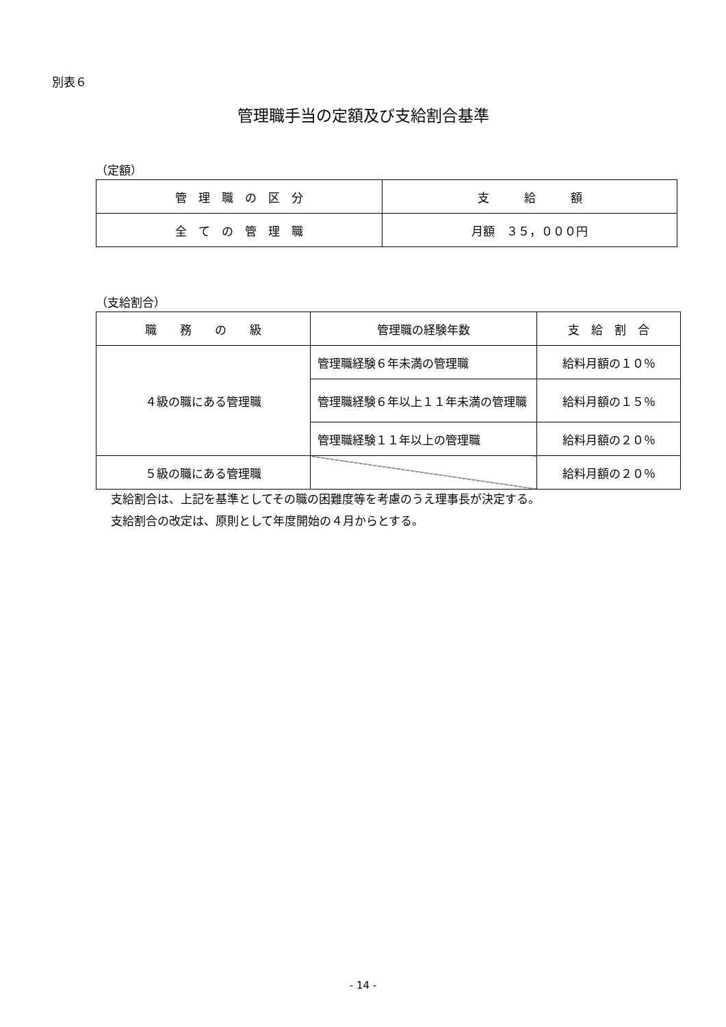別表６
管理職手当の定額及び支給割合基準
（定額）
| 管 理 職 の 区 分 | 支 給 額 |
| --- | --- |
| 全 て の 管 理 職 | 月額 ３５，０００円 |
（支給割合）
| 職 務 の 級 | 管理職の経験年数 | 支 給 割 合 |
| --- | --- | --- |
| ４級の職にある管理職 | 管理職経験６年未満の管理職 | 給料月額の１０％ |
| | 管理職経験６年以上１１年未満の管理職 | 給料月額の１５％ |
| | 管理職経験１１年以上の管理職 | 給料月額の２０％ |
| ５級の職にある管理職 | | 給料月額の２０％ |
支給割合は、上記を基準としてその職の困難度等を考慮のうえ理事長が決定する。
支給割合の改定は、原則として年度開始の４月からとする。
- 14 -